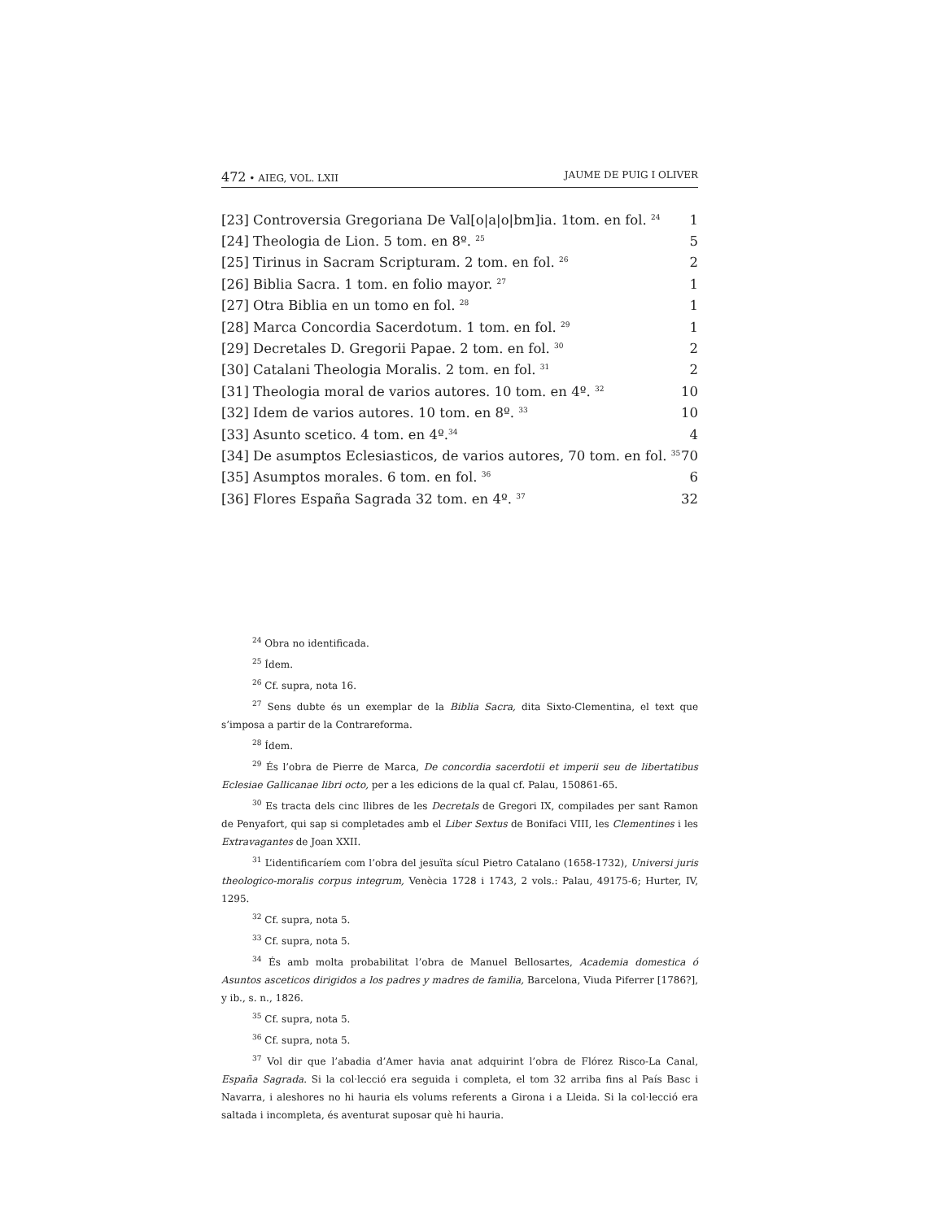472 • AIEG, VOL. LXII JAUME DE PUIG I OLIVER
| [23] Controversia Gregoriana De Val[o/a/o/bm]ia. 1tom. en fol. <sup>24</sup> | 1 |
| [24] Theologia de Lion. 5 tom. en 8º. <sup>25</sup> | 5 |
| [25] Tirinus in Sacram Scripturam. 2 tom. en fol. <sup>26</sup> | 2 |
| [26] Biblia Sacra. 1 tom. en folio mayor. <sup>27</sup> | 1 |
| [27] Otra Biblia en un tomo en fol. <sup>28</sup> | 1 |
| [28] Marca Concordia Sacerdotum. 1 tom. en fol. <sup>29</sup> | 1 |
| [29] Decretales D. Gregorii Papae. 2 tom. en fol. <sup>30</sup> | 2 |
| [30] Catalani Theologia Moralis. 2 tom. en fol. <sup>31</sup> | 2 |
| [31] Theologia moral de varios autores. 10 tom. en 4º. <sup>32</sup> | 10 |
| [32] Idem de varios autores. 10 tom. en 8º. <sup>33</sup> | 10 |
| [33] Asunto scetico. 4 tom. en 4º.<sup>34</sup> | 4 |
| [34] De asumptos Eclesiasticos, de varios autores, 70 tom. en fol. <sup>35</sup> | 70 |
| [35] Asumptos morales. 6 tom. en fol. <sup>36</sup> | 6 |
| [36] Flores España Sagrada 32 tom. en 4º. <sup>37</sup> | 32 |
<sup>24</sup> Obra no identificada.
<sup>25</sup> Ídem.
<sup>26</sup> Cf. supra, nota 16.
<sup>27</sup> Sens dubte és un exemplar de la Biblia Sacra, dita Sixto-Clementina, el text que s’imposa a partir de la Contrareforma.
<sup>28</sup> Ídem.
<sup>29</sup> És l’obra de Pierre de Marca, De concordia sacerdotii et imperii seu de libertatibus Eclesiae Gallicanae libri octo, per a les edicions de la qual cf. Palau, 150861-65.
<sup>30</sup> Es tracta dels cinc llibres de les Decretals de Gregori IX, compilades per sant Ramon de Penyafort, qui sap si completades amb el Liber Sextus de Bonifaci VIII, les Clementines i les Extravagantes de Joan XXII.
<sup>31</sup> L’identificaríem com l’obra del jesuïta sícul Pietro Catalano (1658-1732), Universi juris theologico-moralis corpus integrum, Venècia 1728 i 1743, 2 vols.: Palau, 49175-6; Hurter, IV, 1295.
<sup>32</sup> Cf. supra, nota 5.
<sup>33</sup> Cf. supra, nota 5.
<sup>34</sup> És amb molta probabilitat l’obra de Manuel Bellosartes, Academia domestica ó Asuntos asceticos dirigidos a los padres y madres de familia, Barcelona, Viuda Piferrer [1786?], y ib., s. n., 1826.
<sup>35</sup> Cf. supra, nota 5.
<sup>36</sup> Cf. supra, nota 5.
<sup>37</sup> Vol dir que l’abadia d’Amer havia anat adquirint l’obra de Flórez Risco-La Canal, España Sagrada. Si la col·lecció era seguida i completa, el tom 32 arriba fins al País Basc i Navarra, i aleshores no hi hauria els volums referents a Girona i a Lleida. Si la col·lecció era saltada i incompleta, és aventurat suposar què hi hauria.